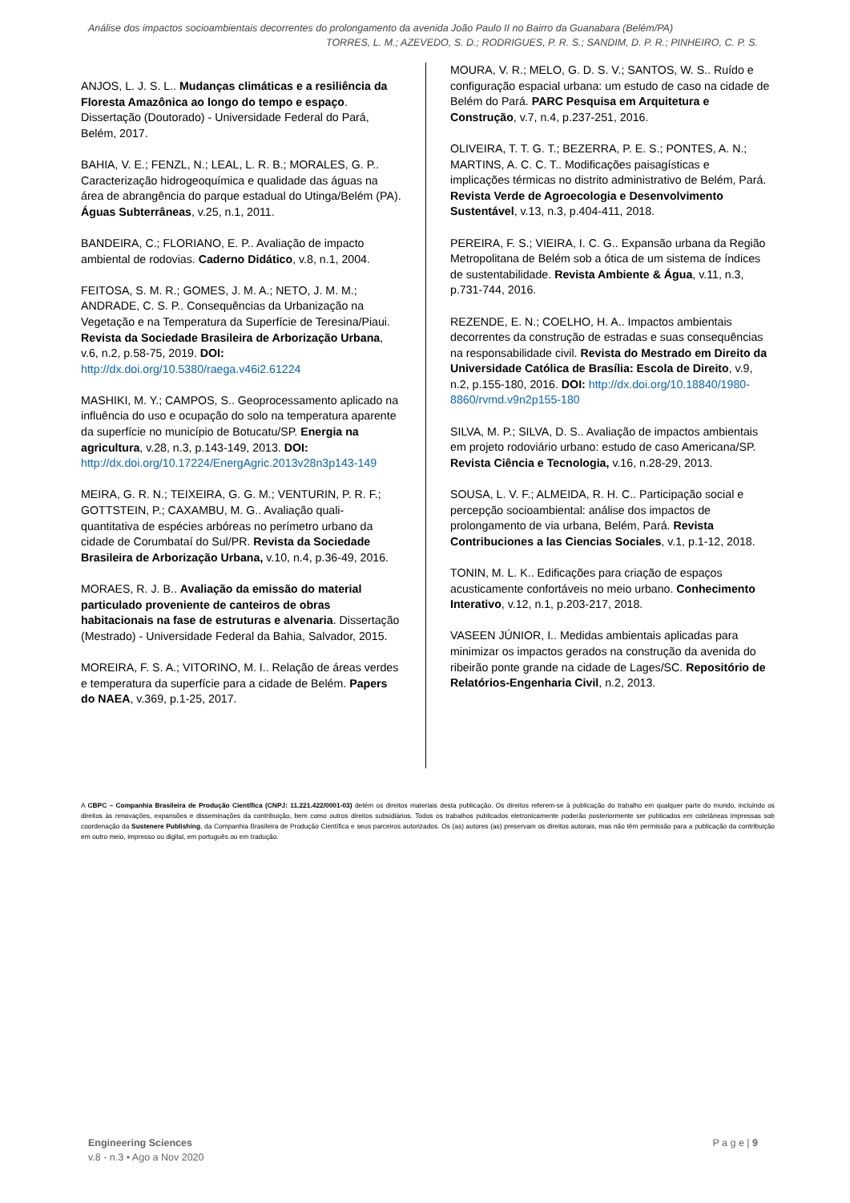Análise dos impactos socioambientais decorrentes do prolongamento da avenida João Paulo II no Bairro da Guanabara (Belém/PA)
TORRES, L. M.; AZEVEDO, S. D.; RODRIGUES, P. R. S.; SANDIM, D. P. R.; PINHEIRO, C. P. S.
ANJOS, L. J. S. L.. Mudanças climáticas e a resiliência da Floresta Amazônica ao longo do tempo e espaço. Dissertação (Doutorado) - Universidade Federal do Pará, Belém, 2017.
BAHIA, V. E.; FENZL, N.; LEAL, L. R. B.; MORALES, G. P.. Caracterização hidrogeoquímica e qualidade das águas na área de abrangência do parque estadual do Utinga/Belém (PA). Águas Subterrâneas, v.25, n.1, 2011.
BANDEIRA, C.; FLORIANO, E. P.. Avaliação de impacto ambiental de rodovias. Caderno Didático, v.8, n.1, 2004.
FEITOSA, S. M. R.; GOMES, J. M. A.; NETO, J. M. M.; ANDRADE, C. S. P.. Consequências da Urbanização na Vegetação e na Temperatura da Superfície de Teresina/Piaui. Revista da Sociedade Brasileira de Arborização Urbana, v.6, n.2, p.58-75, 2019. DOI: http://dx.doi.org/10.5380/raega.v46i2.61224
MASHIKI, M. Y.; CAMPOS, S.. Geoprocessamento aplicado na influência do uso e ocupação do solo na temperatura aparente da superfície no município de Botucatu/SP. Energia na agricultura, v.28, n.3, p.143-149, 2013. DOI: http://dx.doi.org/10.17224/EnergAgric.2013v28n3p143-149
MEIRA, G. R. N.; TEIXEIRA, G. G. M.; VENTURIN, P. R. F.; GOTTSTEIN, P.; CAXAMBU, M. G.. Avaliação quali-quantitativa de espécies arbóreas no perímetro urbano da cidade de Corumbataí do Sul/PR. Revista da Sociedade Brasileira de Arborização Urbana, v.10, n.4, p.36-49, 2016.
MORAES, R. J. B.. Avaliação da emissão do material particulado proveniente de canteiros de obras habitacionais na fase de estruturas e alvenaria. Dissertação (Mestrado) - Universidade Federal da Bahia, Salvador, 2015.
MOREIRA, F. S. A.; VITORINO, M. I.. Relação de áreas verdes e temperatura da superfície para a cidade de Belém. Papers do NAEA, v.369, p.1-25, 2017.
MOURA, V. R.; MELO, G. D. S. V.; SANTOS, W. S.. Ruído e configuração espacial urbana: um estudo de caso na cidade de Belém do Pará. PARC Pesquisa em Arquitetura e Construção, v.7, n.4, p.237-251, 2016.
OLIVEIRA, T. T. G. T.; BEZERRA, P. E. S.; PONTES, A. N.; MARTINS, A. C. C. T.. Modificações paisagísticas e implicações térmicas no distrito administrativo de Belém, Pará. Revista Verde de Agroecologia e Desenvolvimento Sustentável, v.13, n.3, p.404-411, 2018.
PEREIRA, F. S.; VIEIRA, I. C. G.. Expansão urbana da Região Metropolitana de Belém sob a ótica de um sistema de índices de sustentabilidade. Revista Ambiente & Água, v.11, n.3, p.731-744, 2016.
REZENDE, E. N.; COELHO, H. A.. Impactos ambientais decorrentes da construção de estradas e suas consequências na responsabilidade civil. Revista do Mestrado em Direito da Universidade Católica de Brasília: Escola de Direito, v.9, n.2, p.155-180, 2016. DOI: http://dx.doi.org/10.18840/1980-8860/rvmd.v9n2p155-180
SILVA, M. P.; SILVA, D. S.. Avaliação de impactos ambientais em projeto rodoviário urbano: estudo de caso Americana/SP. Revista Ciência e Tecnologia, v.16, n.28-29, 2013.
SOUSA, L. V. F.; ALMEIDA, R. H. C.. Participação social e percepção socioambiental: análise dos impactos de prolongamento de via urbana, Belém, Pará. Revista Contribuciones a las Ciencias Sociales, v.1, p.1-12, 2018.
TONIN, M. L. K.. Edificações para criação de espaços acusticamente confortáveis no meio urbano. Conhecimento Interativo, v.12, n.1, p.203-217, 2018.
VASEEN JÚNIOR, I.. Medidas ambientais aplicadas para minimizar os impactos gerados na construção da avenida do ribeirão ponte grande na cidade de Lages/SC. Repositório de Relatórios-Engenharia Civil, n.2, 2013.
A CBPC – Companhia Brasileira de Produção Científica (CNPJ: 11.221.422/0001-03) detém os direitos materiais desta publicação. Os direitos referem-se à publicação do trabalho em qualquer parte do mundo, incluindo os direitos às renovações, expansões e disseminações da contribuição, bem como outros direitos subsidiários. Todos os trabalhos publicados eletronicamente poderão posteriormente ser publicados em coletâneas impressas sob coordenação da Sustenere Publishing, da Companhia Brasileira de Produção Científica e seus parceiros autorizados. Os (as) autores (as) preservam os direitos autorais, mas não têm permissão para a publicação da contribuição em outro meio, impresso ou digital, em português ou em tradução.
Engineering Sciences
v.8 - n.3 • Ago a Nov 2020
P a g e | 9